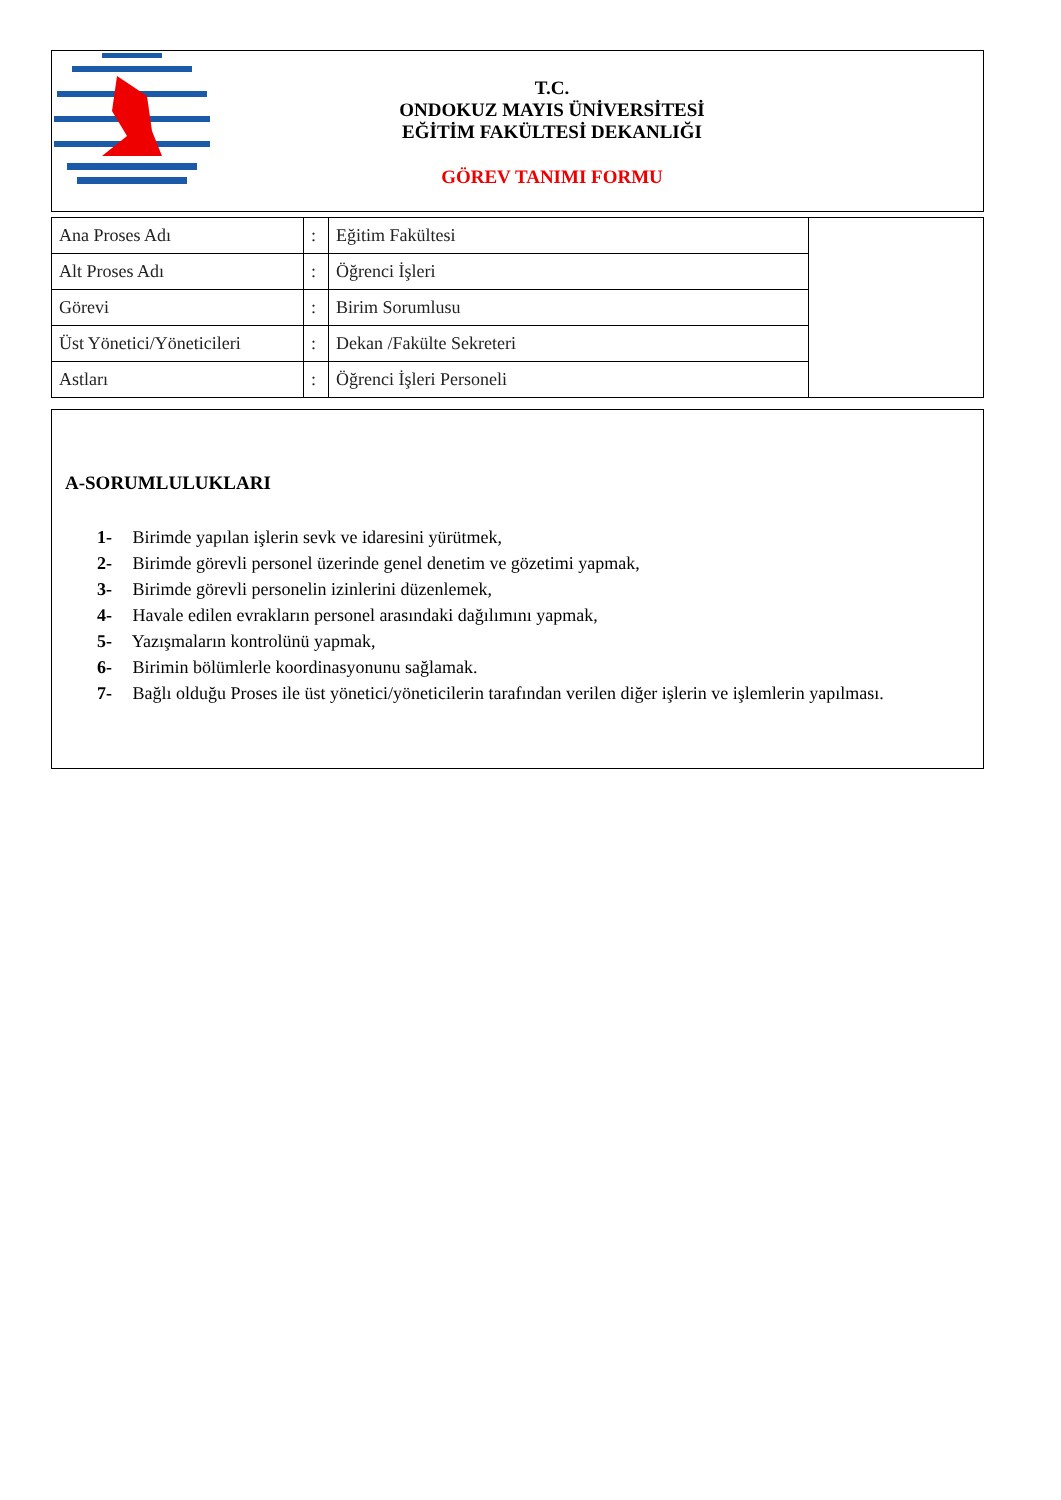T.C.
ONDOKUZ MAYIS ÜNİVERSİTESİ
EĞİTİM FAKÜLTESİ DEKANLIĞI
GÖREV TANIMI FORMU
| Ana Proses Adı | : | Eğitim Fakültesi | |
| Alt Proses Adı | : | Öğrenci İşleri | |
| Görevi | : | Birim Sorumlusu | |
| Üst Yönetici/Yöneticileri | : | Dekan /Fakülte Sekreteri | |
| Astları | : | Öğrenci İşleri Personeli | |
A-SORUMLULUKLARI
1- Birimde yapılan işlerin sevk ve idaresini yürütmek,
2- Birimde görevli personel üzerinde genel denetim ve gözetimi yapmak,
3- Birimde görevli personelin izinlerini düzenlemek,
4- Havale edilen evrakların personel arasındaki dağılımını yapmak,
5- Yazışmaların kontrolünü yapmak,
6- Birimin bölümlerle koordinasyonunu sağlamak.
7- Bağlı olduğu Proses ile üst yönetici/yöneticilerin tarafından verilen diğer işlerin ve işlemlerin yapılması.